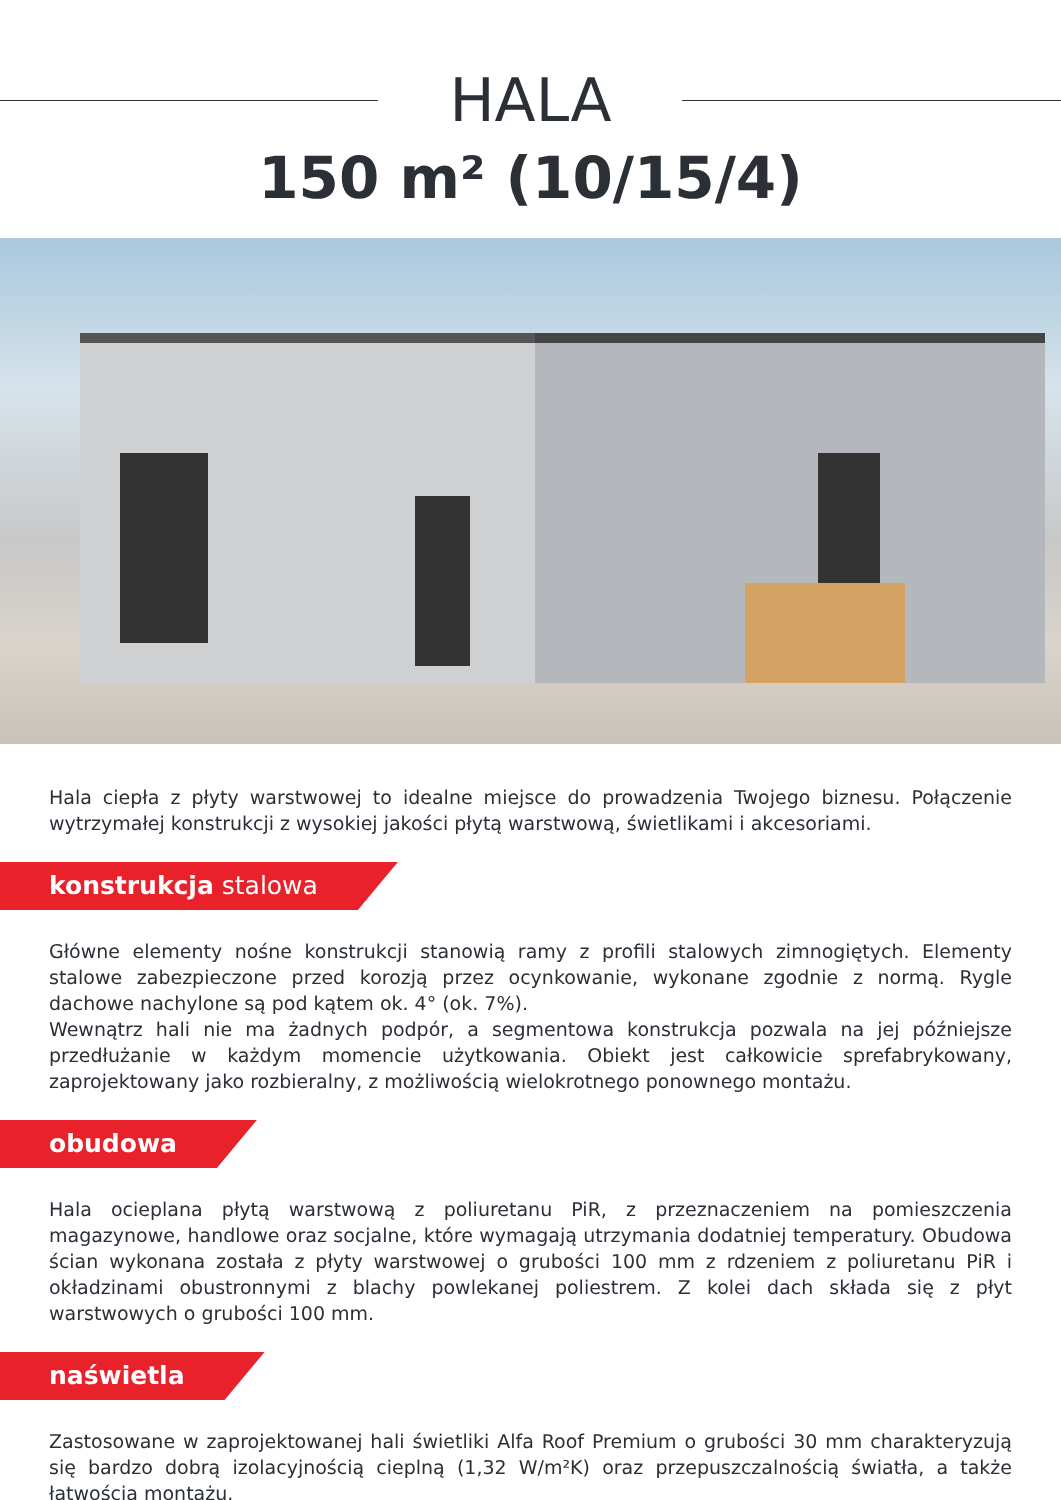HALA
150 m² (10/15/4)
Hala ciepła z płyty warstwowej to idealne miejsce do prowadzenia Twojego biznesu. Połączenie wytrzymałej konstrukcji z wysokiej jakości płytą warstwową, świetlikami i akcesoriami.
konstrukcja stalowa
Główne elementy nośne konstrukcji stanowią ramy z profili stalowych zimnogiętych. Elementy stalowe zabezpieczone przed korozją przez ocynkowanie, wykonane zgodnie z normą. Rygle dachowe nachylone są pod kątem ok. 4° (ok. 7%).
Wewnątrz hali nie ma żadnych podpór, a segmentowa konstrukcja pozwala na jej późniejsze przedłużanie w każdym momencie użytkowania. Obiekt jest całkowicie sprefabrykowany, zaprojektowany jako rozbieralny, z możliwością wielokrotnego ponownego montażu.
obudowa
Hala ocieplana płytą warstwową z poliuretanu PiR, z przeznaczeniem na pomieszczenia magazynowe, handlowe oraz socjalne, które wymagają utrzymania dodatniej temperatury. Obudowa ścian wykonana została z płyty warstwowej o grubości 100 mm z rdzeniem z poliuretanu PiR i okładzinami obustronnymi z blachy powlekanej poliestrem. Z kolei dach składa się z płyt warstwowych o grubości 100 mm.
naświetla
Zastosowane w zaprojektowanej hali świetliki Alfa Roof Premium o grubości 30 mm charakteryzują się bardzo dobrą izolacyjnością cieplną (1,32 W/m²K) oraz przepuszczalnością światła, a także łatwością montażu.